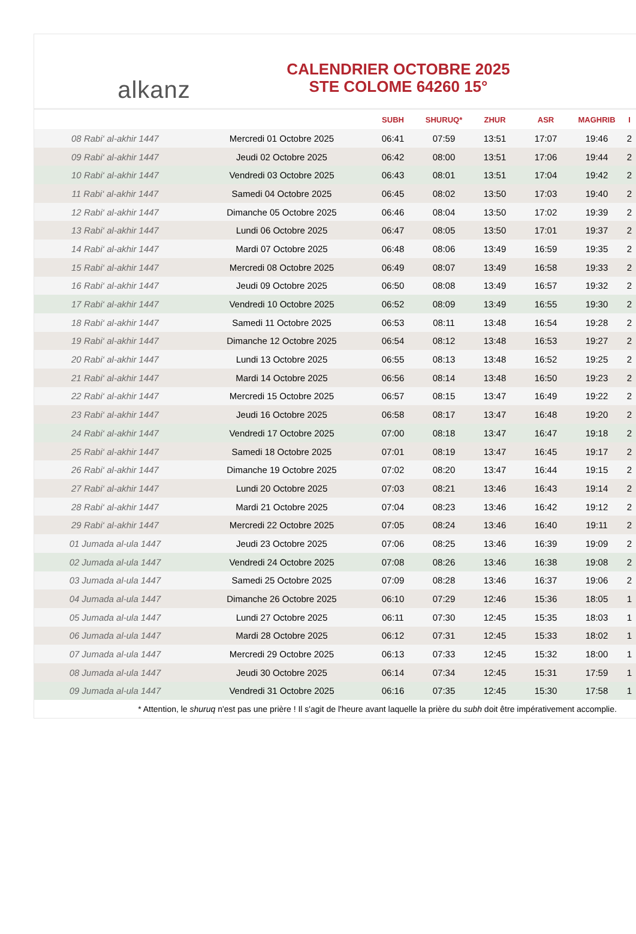alkanz
CALENDRIER OCTOBRE 2025
STE COLOME 64260 15°
| | | SUBH | SHURUQ* | ZHUR | ASR | MAGHRIB | I |
| --- | --- | --- | --- | --- | --- | --- | --- |
| 08 Rabi‘ al-akhir 1447 | Mercredi 01 Octobre 2025 | 06:41 | 07:59 | 13:51 | 17:07 | 19:46 | 2 |
| 09 Rabi‘ al-akhir 1447 | Jeudi 02 Octobre 2025 | 06:42 | 08:00 | 13:51 | 17:06 | 19:44 | 2 |
| 10 Rabi‘ al-akhir 1447 | Vendredi 03 Octobre 2025 | 06:43 | 08:01 | 13:51 | 17:04 | 19:42 | 2 |
| 11 Rabi‘ al-akhir 1447 | Samedi 04 Octobre 2025 | 06:45 | 08:02 | 13:50 | 17:03 | 19:40 | 2 |
| 12 Rabi‘ al-akhir 1447 | Dimanche 05 Octobre 2025 | 06:46 | 08:04 | 13:50 | 17:02 | 19:39 | 2 |
| 13 Rabi‘ al-akhir 1447 | Lundi 06 Octobre 2025 | 06:47 | 08:05 | 13:50 | 17:01 | 19:37 | 2 |
| 14 Rabi‘ al-akhir 1447 | Mardi 07 Octobre 2025 | 06:48 | 08:06 | 13:49 | 16:59 | 19:35 | 2 |
| 15 Rabi‘ al-akhir 1447 | Mercredi 08 Octobre 2025 | 06:49 | 08:07 | 13:49 | 16:58 | 19:33 | 2 |
| 16 Rabi‘ al-akhir 1447 | Jeudi 09 Octobre 2025 | 06:50 | 08:08 | 13:49 | 16:57 | 19:32 | 2 |
| 17 Rabi‘ al-akhir 1447 | Vendredi 10 Octobre 2025 | 06:52 | 08:09 | 13:49 | 16:55 | 19:30 | 2 |
| 18 Rabi‘ al-akhir 1447 | Samedi 11 Octobre 2025 | 06:53 | 08:11 | 13:48 | 16:54 | 19:28 | 2 |
| 19 Rabi‘ al-akhir 1447 | Dimanche 12 Octobre 2025 | 06:54 | 08:12 | 13:48 | 16:53 | 19:27 | 2 |
| 20 Rabi‘ al-akhir 1447 | Lundi 13 Octobre 2025 | 06:55 | 08:13 | 13:48 | 16:52 | 19:25 | 2 |
| 21 Rabi‘ al-akhir 1447 | Mardi 14 Octobre 2025 | 06:56 | 08:14 | 13:48 | 16:50 | 19:23 | 2 |
| 22 Rabi‘ al-akhir 1447 | Mercredi 15 Octobre 2025 | 06:57 | 08:15 | 13:47 | 16:49 | 19:22 | 2 |
| 23 Rabi‘ al-akhir 1447 | Jeudi 16 Octobre 2025 | 06:58 | 08:17 | 13:47 | 16:48 | 19:20 | 2 |
| 24 Rabi‘ al-akhir 1447 | Vendredi 17 Octobre 2025 | 07:00 | 08:18 | 13:47 | 16:47 | 19:18 | 2 |
| 25 Rabi‘ al-akhir 1447 | Samedi 18 Octobre 2025 | 07:01 | 08:19 | 13:47 | 16:45 | 19:17 | 2 |
| 26 Rabi‘ al-akhir 1447 | Dimanche 19 Octobre 2025 | 07:02 | 08:20 | 13:47 | 16:44 | 19:15 | 2 |
| 27 Rabi‘ al-akhir 1447 | Lundi 20 Octobre 2025 | 07:03 | 08:21 | 13:46 | 16:43 | 19:14 | 2 |
| 28 Rabi‘ al-akhir 1447 | Mardi 21 Octobre 2025 | 07:04 | 08:23 | 13:46 | 16:42 | 19:12 | 2 |
| 29 Rabi‘ al-akhir 1447 | Mercredi 22 Octobre 2025 | 07:05 | 08:24 | 13:46 | 16:40 | 19:11 | 2 |
| 01 Jumada al-ula 1447 | Jeudi 23 Octobre 2025 | 07:06 | 08:25 | 13:46 | 16:39 | 19:09 | 2 |
| 02 Jumada al-ula 1447 | Vendredi 24 Octobre 2025 | 07:08 | 08:26 | 13:46 | 16:38 | 19:08 | 2 |
| 03 Jumada al-ula 1447 | Samedi 25 Octobre 2025 | 07:09 | 08:28 | 13:46 | 16:37 | 19:06 | 2 |
| 04 Jumada al-ula 1447 | Dimanche 26 Octobre 2025 | 06:10 | 07:29 | 12:46 | 15:36 | 18:05 | 1 |
| 05 Jumada al-ula 1447 | Lundi 27 Octobre 2025 | 06:11 | 07:30 | 12:45 | 15:35 | 18:03 | 1 |
| 06 Jumada al-ula 1447 | Mardi 28 Octobre 2025 | 06:12 | 07:31 | 12:45 | 15:33 | 18:02 | 1 |
| 07 Jumada al-ula 1447 | Mercredi 29 Octobre 2025 | 06:13 | 07:33 | 12:45 | 15:32 | 18:00 | 1 |
| 08 Jumada al-ula 1447 | Jeudi 30 Octobre 2025 | 06:14 | 07:34 | 12:45 | 15:31 | 17:59 | 1 |
| 09 Jumada al-ula 1447 | Vendredi 31 Octobre 2025 | 06:16 | 07:35 | 12:45 | 15:30 | 17:58 | 1 |
* Attention, le shuruq n'est pas une prière ! Il s'agit de l'heure avant laquelle la prière du subh doit être impérativement accomplie.